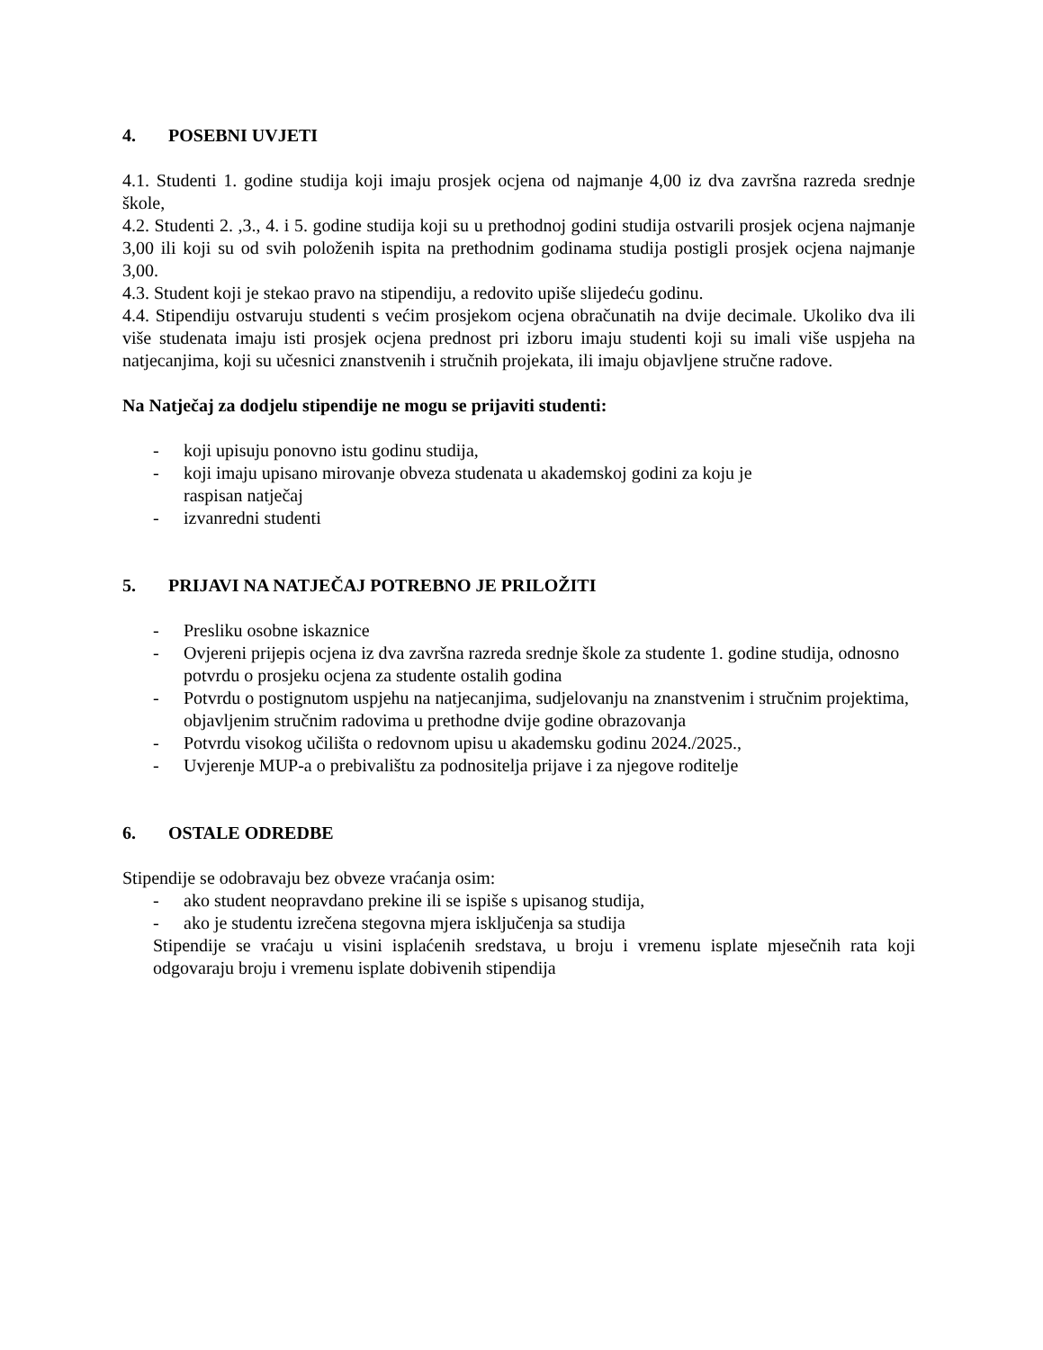4. POSEBNI UVJETI
4.1. Studenti 1. godine studija koji imaju prosjek ocjena od najmanje 4,00 iz dva završna razreda srednje škole,
4.2. Studenti 2. ,3., 4. i 5. godine studija koji su u prethodnoj godini studija ostvarili prosjek ocjena najmanje 3,00 ili koji su od svih položenih ispita na prethodnim godinama studija postigli prosjek ocjena najmanje 3,00.
4.3. Student koji je stekao pravo na stipendiju, a redovito upiše slijedeću godinu.
4.4. Stipendiju ostvaruju studenti s većim prosjekom ocjena obračunatih na dvije decimale. Ukoliko dva ili više studenata imaju isti prosjek ocjena prednost pri izboru imaju studenti koji su imali više uspjeha na natjecanjima, koji su učesnici znanstvenih i stručnih projekata, ili imaju objavljene stručne radove.
Na Natječaj za dodjelu stipendije ne mogu se prijaviti studenti:
- koji upisuju ponovno istu godinu studija,
- koji imaju upisano mirovanje obveza studenata u akademskoj godini za koju je
raspisan natječaj
- izvanredni studenti
5. PRIJAVI NA NATJEČAJ POTREBNO JE PRILOŽITI
- Presliku osobne iskaznice
- Ovjereni prijepis ocjena iz dva završna razreda srednje škole za studente 1. godine studija, odnosno potvrdu o prosjeku ocjena za studente ostalih godina
- Potvrdu o postignutom uspjehu na natjecanjima, sudjelovanju na znanstvenim i stručnim projektima, objavljenim stručnim radovima u prethodne dvije godine obrazovanja
- Potvrdu visokog učilišta o redovnom upisu u akademsku godinu 2024./2025.,
- Uvjerenje MUP-a o prebivalištu za podnositelja prijave i za njegove roditelje
6. OSTALE ODREDBE
Stipendije se odobravaju bez obveze vraćanja osim:
- ako student neopravdano prekine ili se ispiše s upisanog studija,
- ako je studentu izrečena stegovna mjera isključenja sa studija
Stipendije se vraćaju u visini isplaćenih sredstava, u broju i vremenu isplate mjesečnih rata koji odgovaraju broju i vremenu isplate dobivenih stipendija